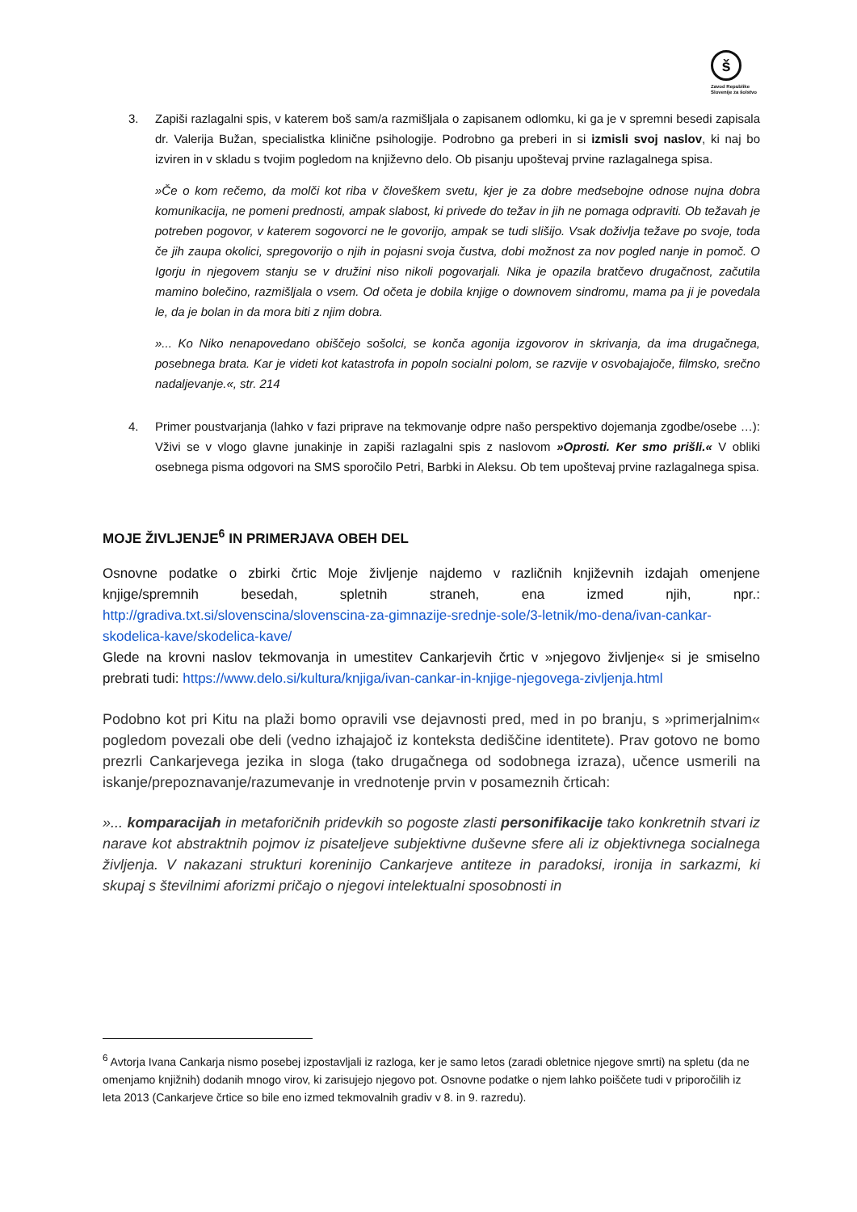š
Zavod Republike Slovenije za šolstvo
3. Zapiši razlagalni spis, v katerem boš sam/a razmišljala o zapisanem odlomku, ki ga je v spremni besedi zapisala dr. Valerija Bužan, specialistka klinične psihologije. Podrobno ga preberi in si izmisli svoj naslov, ki naj bo izviren in v skladu s tvojim pogledom na književno delo. Ob pisanju upoštevaj prvine razlagalnega spisa.
»Če o kom rečemo, da molči kot riba v človeškem svetu, kjer je za dobre medsebojne odnose nujna dobra komunikacija, ne pomeni prednosti, ampak slabost, ki privede do težav in jih ne pomaga odpraviti. Ob težavah je potreben pogovor, v katerem sogovorci ne le govorijo, ampak se tudi slišijo. Vsak doživlja težave po svoje, toda če jih zaupa okolici, spregovorijo o njih in pojasni svoja čustva, dobi možnost za nov pogled nanje in pomoč. O Igorju in njegovem stanju se v družini niso nikoli pogovarjali. Nika je opazila bratčevo drugačnost, začutila mamino bolečino, razmišljala o vsem. Od očeta je dobila knjige o downovem sindromu, mama pa ji je povedala le, da je bolan in da mora biti z njim dobra.
»... Ko Niko nenapovedano obiščejo sošolci, se konča agonija izgovorov in skrivanja, da ima drugačnega, posebnega brata. Kar je videti kot katastrofa in popoln socialni polom, se razvije v osvobajajoče, filmsko, srečno nadaljevanje.«, str. 214
4. Primer poustvarjanja (lahko v fazi priprave na tekmovanje odpre našo perspektivo dojemanja zgodbe/osebe …): Vživi se v vlogo glavne junakinje in zapiši razlagalni spis z naslovom »Oprosti. Ker smo prišli.« V obliki osebnega pisma odgovori na SMS sporočilo Petri, Barbki in Aleksu. Ob tem upoštevaj prvine razlagalnega spisa.
MOJE ŽIVLJENJE<sup>6</sup> IN PRIMERJAVA OBEH DEL
Osnovne podatke o zbirki črtic Moje življenje najdemo v različnih književnih izdajah omenjene knjige/spremnih besedah, spletnih straneh, ena izmed njih, npr.: http://gradiva.txt.si/slovenscina/slovenscina-za-gimnazije-srednje-sole/3-letnik/mo-dena/ivan-cankar-skodelica-kave/skodelica-kave/
Glede na krovni naslov tekmovanja in umestitev Cankarjevih črtic v »njegovo življenje« si je smiselno prebrati tudi: https://www.delo.si/kultura/knjiga/ivan-cankar-in-knjige-njegovega-zivljenja.html
Podobno kot pri Kitu na plaži bomo opravili vse dejavnosti pred, med in po branju, s »primerjalnim« pogledom povezali obe deli (vedno izhajajoč iz konteksta dediščine identitete). Prav gotovo ne bomo prezrli Cankarjevega jezika in sloga (tako drugačnega od sodobnega izraza), učence usmerili na iskanje/prepoznavanje/razumevanje in vrednotenje prvin v posameznih črticah:
»... komparacijah in metaforičnih pridevkih so pogoste zlasti personifikacije tako konkretnih stvari iz narave kot abstraktnih pojmov iz pisateljeve subjektivne duševne sfere ali iz objektivnega socialnega življenja. V nakazani strukturi koreninijo Cankarjeve antiteze in paradoksi, ironija in sarkazmi, ki skupaj s številnimi aforizmi pričajo o njegovi intelektualni sposobnosti in
<sup>6</sup> Avtorja Ivana Cankarja nismo posebej izpostavljali iz razloga, ker je samo letos (zaradi obletnice njegove smrti) na spletu (da ne omenjamo knjižnih) dodanih mnogo virov, ki zarisujejo njegovo pot. Osnovne podatke o njem lahko poiščete tudi v priporočilih iz leta 2013 (Cankarjeve črtice so bile eno izmed tekmovalnih gradiv v 8. in 9. razredu).